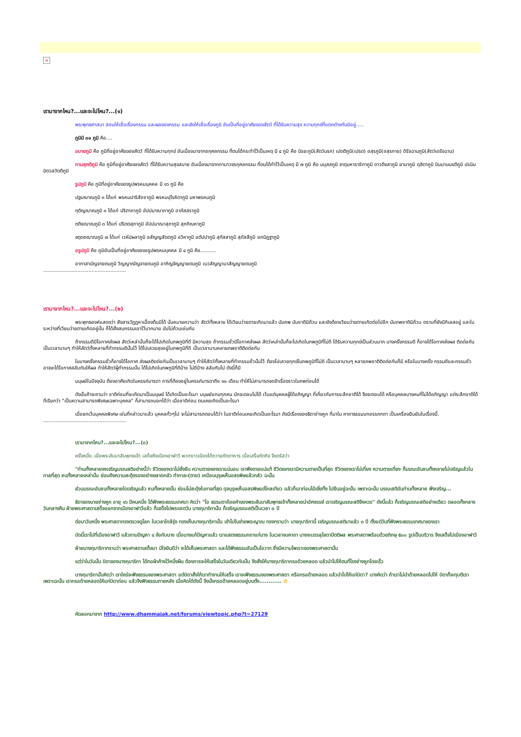×
เรามาจากไหน?...และจะไปไหน?...(๑)
พระพุทธศาสนา สอนให้เชื่อเรื่องกรรม และผลของกรรม และยังให้เชื่อเรื่องภูมิ อันเป็นที่อยู่อาศัยของสัตว์ ที่ได้รับความสุข ความทุกข์ที่แตกต่างกันมีอยู่.....
ภูมิมี ๓๑ ภูมิ คือ....
อบายภูมิ คือ ภูมิที่อยู่อาศัยของสัตว์ ที่ได้รับความทุกข์ อันเนื่องมาจากอกุศลกรรม ที่ตนได้กระทำไว้เป็นเหตุ มี ๔ ภูมิ คือ นิรยะภูมิ(สัตว์นรก) เปตติภูมิ(เปรต) อสุรภูมิ(อสุรกาย) ดิรัจฉานภูมิ(สัตว์เดรัจฉาน)
กามสุคติภูมิ คือ ภูมิที่อยู่อาศัยของสัตว์ ที่ได้รับความสุขสบาย อันเนื่องมาจากกามาวจรกุศลกรรม ที่ตนได้ทำไว้เป็นเหตุ มี ๗ ภูมิ คือ มนุสสภูมิ จาตุมหาราชิกาภูมิ ดาวดึงสาภูมิ ยามาภูมิ ดุสิตาภูมิ นิมมานนรตีภูมิ ปรนิมมิตวสวัตตีภูมิ
รูปภูมิ คือ ภูมิที่อยู่อาศัยของรูปพรหมบุคคล มี ๑๖ ภูมิ คือ
ปฐมฌาณภูมิ ๓ ได้แก่ พรหมปาริสัชชาภูมิ พรหมปุโรหิตาภูมิ มหาพรหมภูมิ
ทุติญฌาณภูมิ ๓ ได้แก่ ปริตาภาภูมิ อัปปมาณาภาภูมิ อาภัสสราภูมิ
ตติยฌาณภูมิ ๓ ได้แก่ ปริตตสุภาภูมิ อัปปมาณาสุภาภูมิ สุภกิณหาภูมิ
จตุตถฌาณภูมิ ๗ ได้แก่ เวหัปผลาภูมิ อสัญญสัตตภูมิ อวิหาภูมิ อตัปปาภูมิ สุทัสสาภูมิ สุทัสสีภูมิ อกนิฏฐาภูมิ
อรูปภูมิ คือ ภูมิอันเป็นที่อยู่อาศัยของอรูปพรหมบุคคล มี ๔ ภูมิ คือ..........
อากาสานัญจายตนภูมิ วิญญาณัญจายตนภูมิ อากิญจัญญายตนภูมิ เนวสัญญานาสัญญายตนภูมิ
.....................................................
เรามาจากไหน?...และจะไปไหน?...(๒)
พระพุทธองค์แสดงว่า สังสารวัฏฏหาเบื้องต้นมิได้ นั่นหมายความว่า สัตว์ทั้งหลาย ได้เวียนว่ายตายเกิดมาแล้ว นับภพ นับชาติมิถ้วน และยังต้องเวียนว่ายตายเกิดต่อไปอีก นับภพชาติมิถ้วน ตราบที่ยังมีกิเลสอยู่ และในระหว่างที่เวียนว่ายตายเกิดอยู่นั้น ก็ได้สั่งสมกรรมเอาไว้มากมาย นับไม่ถ้วนเช่นกัน
ถ้ากรรมดีมีโอกาศส่งผล สัตว์เหล่านั้นก็จะได้ไปเกิดในภพภูมิที่ดี มีความสุข ถ้ากรรมชั่วมีโอกาศส่งผล สัตว์เหล่านั้นก็จะไปเกิดในภพภูมิที่ไม่ดี ได้รับความทุกข์เป็นส่วนมาก บางครั้งกรรมดี ก็อาจได้โอกาศส่งผล ติดต่อกันเป็นเวลานานๆ ทำให้สัตว์ทั้งหลายที่ทำกรรมดีนั้นไว้ ได้ไปเสวยสุขอยู่ในภพภูมิที่ดี เป็นเวลานานหลายภพชาติติดต่อกัน
ในบางครั้งกรรมชั่วก็อาจได้โอกาศ ส่งผลติดต่อกันเป็นเวลานานๆ ทำให้สัตว์ทั้งหลายที่ทำกรรมชั่วนั้นไว้ ต้องไปเสวยทุกข์ในภพภูมิที่ไม่ดี เป็นเวลานานๆ หลายภพชาติติดต่อกันก็มี หรือในบางครั้ง กรรมดีและกรรมชั่วอาจจะได้โอกาศสลับกันให้ผล ทำให้สัตว์ผู้ทำกรรมนั้น ได้ไปเกิดในภพภูมิที่ดีบ้าง ไม่ดีบ้าง สลับกันไป ดังนี้ก็มี
มนุษย์ในปัจจุบัน ต้องอาศัยเกิดในครรภ์มารดา การที่ต้องอยู่ในครรภ์มารดาถึง ๑๐ เดือน ทำให้ไม่สามารถจดจำเรื่องราวในภพก่อนได้
ดังนั้นถ้าจะถามว่า ชาติก่อนที่จะเกิดมาเป็นมนุษย์ ได้เกิดเป็นอะไรมา มนุษย์แทบทุกคน มักจะตอบไม่ได้ เว้นแต่บุคคลผู้ได้อภิญญา ที่เกี่ยวกับการระลึกชาติได้ จึงจะตอบได้ หรือบุคคลบางคนที่ไม่ได้อภิญญา แต่ระลึกชาติได้ ที่เรียกว่า "เป็นความสามารถพิเศษเฉพาะบุคคล" ก็สามารถบอกได้ว่า เมื่อชาติก่อน ตนเคยเกิดเป็นอะไรมา
เมื่อยกเว้นบุคคลพิเศษ เช่นที่กล่าวมาแล้ว บุคคลทั่วๆไป จะไม่สามารถตอบได้ว่า ในชาติก่อนเคยเกิดเป็นอะไรมา ดังมีเรื่องของธิดาช่างหูก ที่มาใน คาถาธรรมบทอรรถกถา เป็นเครื่องยืนยันในเรื่องนี้.
.....................................................
เรามาจากไหน?...และจะไปไหน?...(๓)
ครั้งหนึ่ง..เมื่อพระสัมมาสัมพุทธเจ้า เสด็จถึงเมืองอาฬาวี พวกชาวเมืองได้ถวายภัตตาหาร เมื่อเสร็จภัตกิจ จึงตรัสว่า
"ท่านทั้งหลายจงเจริญมรณสติอย่างนี้ว่า ชีวิตของเราไม่ยั่งยืน ความตายของเราแน่นอน เราพึงตายแน่แท้ ชีวิตของเรามีความตายเป็นที่สุด ชีวิตของเราไม่เที่ยง ความตายเที่ยง ก็มรณะอันชนทั้งหลายไม่เจริญแล้วในกาลที่สุด ชนทั้งหลายเหล่านั้น ย่อมถึงความสะดุ้งรองอย่างขลาดกลัว ทำกาละ(ตาย) เหมือนบุรุษเห็นอสรพิษแล้วกลัว ฉะนั้น
ส่วนมรณะอันชนทั้งหลายใดเจริญแล้ว ชนทั้งหลายนั้น ย่อมไม่สะดุ้งในกาลที่สุด ดุจบุรุษเห็นอสรพิษแต่ไกลเทียว แล้วก็เอาท่อนไม้เขี่ยทิ้ง ไปยืนอยู่ฉะนั้น เพราะฉะนั้น มรณะสติอันท่านทั้งหลาย พึงเจริญ...
ธิดาของนายช่างหูก อายุ ๑๖ ปีคนหนึ่ง ได้ฟังพระธรรมเทศนา คิดว่า "โอ ธรรมดาถ้อยคำของพระสัมมาสัมพุทธเจ้าทั้งหลายน่าอัศจรรย์ เราเจริญมรณะสติจึงควร" ดังนี้แล้ว ก็เจริญมรณะสติอย่างเดียว ตลอดทั้งกลางวันกลางคืน ฝ่ายพระศาสดาเสด็จออกจากเมืองอาฬาวีแล้ว ก็เสด็จไปพระเชตวัน นางกุมาริกานั้น ก็เจริญมรณะสติเป็นเวลา ๓ ปี
ต่อมาวันหนึ่ง พระศาสดาทรงตรวจดูโลก ในเวลาใกล้รุ่ง ทรงเห็นนางกุมาริกานั้น เข้าไปในข่ายพระญาณ ทรงทราบว่า นางกุมาริกานี้ เจริญมรณะสติมาแล้ว ๓ ปี ตั้งแต่วันที่ฟังพระธรรมเทศนาของเรา
บัดนี้เราไปที่เมืองอาฬาวี แล้วถามปัญหา ๔ ข้อกับนาง เมื่อนางแก้ปัญหาแล้ว เราแสดงธรรมกถาแก่นาง ในเวลาจบคาถา นางจะบรรลุโสดาปัตติผล พระศาสดาพร้อมด้วยภิกษุ ๕๐๐ รูปเป็นบริวาร จึงเสด็จไปเมืองอาฬาวี
ฝ่ายนางกุมาริกาทราบว่า พระศาสดาเสด็จมา มีใจยินดีว่า จะได้เห็นพระศาสดา และได้ฟังธรรมอันเป็นโอวาท ซึ่งมีความไพเราะของพระศาสดานั้น
แต่ว่าในวันนั้น บิดาของนางกุมาริกา ได้ทอผ้าค้างไว้หนึ่งผืน ต้องการจะให้เสร็จในวันเดียวกันนั้น จึงสั่งให้นางกุมาริกากรอด้วยหลอด แล้วนำไปให้ตนที่โรงช่างหูกโดยเร็ว
นางกุมาริกานั้นคิดว่า เราใคร่จะฟังธรรมของพระศาสดา แต่บิดาสั่งให้เราทำงานให้เสร็จ เราจะฟังธรรมของพระศาสดา หรือกรอด้ายหลอด แล้วนำไปให้แก่บิดา? นางคิดว่า ถ้าเราไม่นำด้ายหลอดไปให้ บิดาก็จะทุบตีเรา เพราะฉะนั้น เรากรอด้ายหลอดให้แก่บิดาก่อน แล้วจึงฟังธรรมภายหลัง เมื่อคิดได้ดังนี้ จึงนั่งกรอด้ายหลอดอยู่บนตั่ง............ ✿
คัดลอกมาจาก http://www.dhammajak.net/forums/viewtopic.php?t=27129